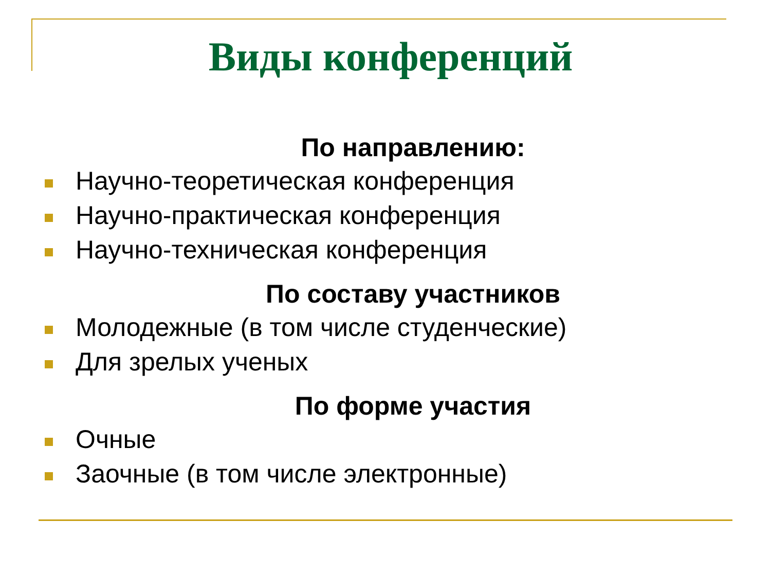Виды конференций
По направлению:
Научно-теоретическая конференция
Научно-практическая конференция
Научно-техническая конференция
По составу участников
Молодежные (в том числе студенческие)
Для зрелых ученых
По форме участия
Очные
Заочные (в том числе электронные)